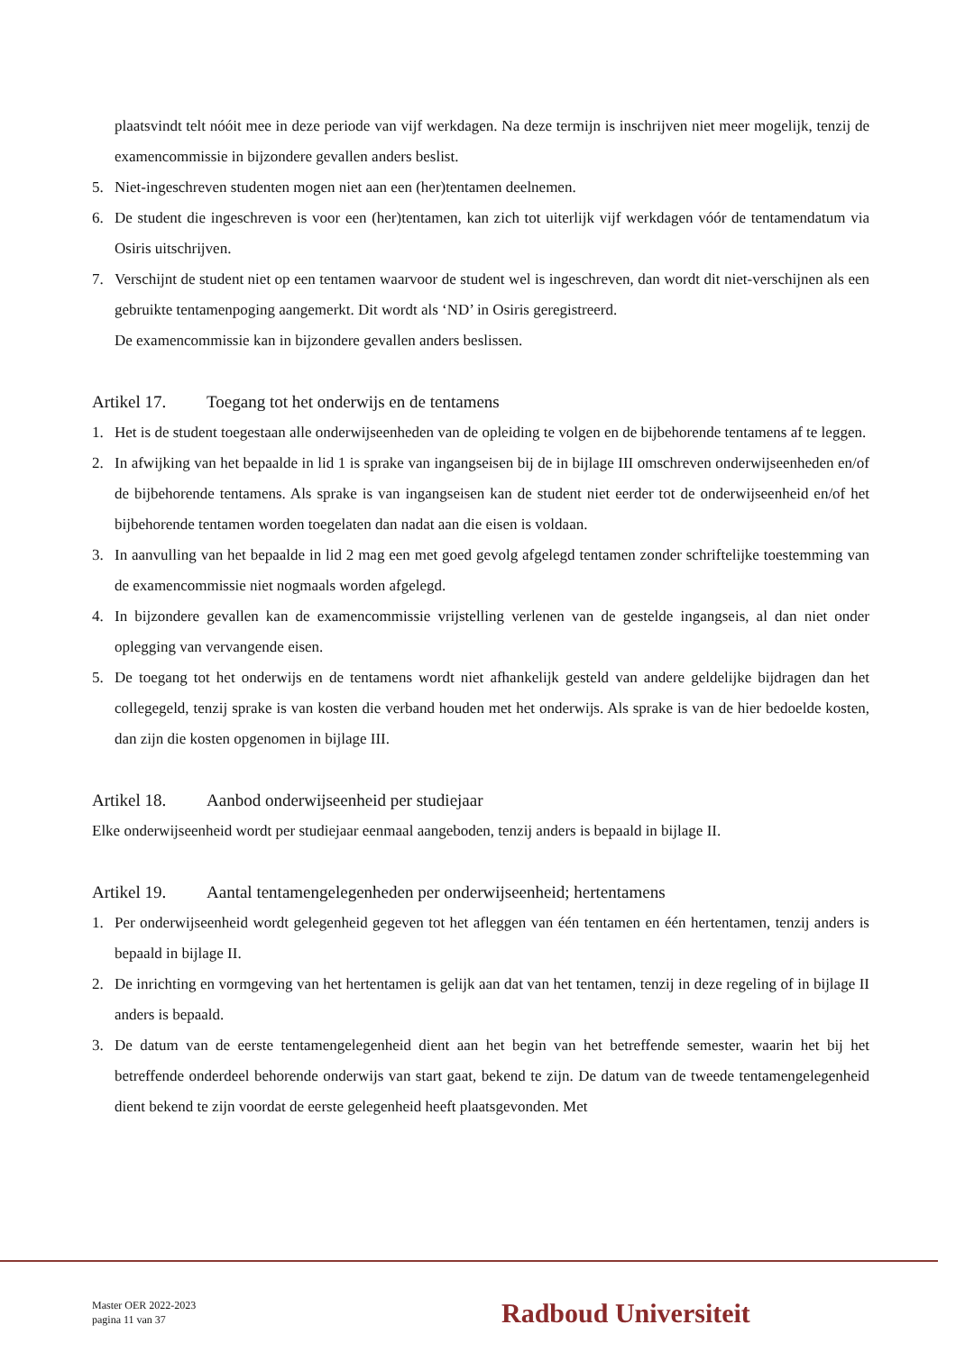plaatsvindt telt nóóit mee in deze periode van vijf werkdagen. Na deze termijn is inschrijven niet meer mogelijk, tenzij de examencommissie in bijzondere gevallen anders beslist.
5. Niet-ingeschreven studenten mogen niet aan een (her)tentamen deelnemen.
6. De student die ingeschreven is voor een (her)tentamen, kan zich tot uiterlijk vijf werkdagen vóór de tentamendatum via Osiris uitschrijven.
7. Verschijnt de student niet op een tentamen waarvoor de student wel is ingeschreven, dan wordt dit niet-verschijnen als een gebruikte tentamenpoging aangemerkt. Dit wordt als ‘ND’ in Osiris geregistreerd.
De examencommissie kan in bijzondere gevallen anders beslissen.
Artikel 17. Toegang tot het onderwijs en de tentamens
1. Het is de student toegestaan alle onderwijseenheden van de opleiding te volgen en de bijbehorende tentamens af te leggen.
2. In afwijking van het bepaalde in lid 1 is sprake van ingangseisen bij de in bijlage III omschreven onderwijseenheden en/of de bijbehorende tentamens. Als sprake is van ingangseisen kan de student niet eerder tot de onderwijseenheid en/of het bijbehorende tentamen worden toegelaten dan nadat aan die eisen is voldaan.
3. In aanvulling van het bepaalde in lid 2 mag een met goed gevolg afgelegd tentamen zonder schriftelijke toestemming van de examencommissie niet nogmaals worden afgelegd.
4. In bijzondere gevallen kan de examencommissie vrijstelling verlenen van de gestelde ingangseis, al dan niet onder oplegging van vervangende eisen.
5. De toegang tot het onderwijs en de tentamens wordt niet afhankelijk gesteld van andere geldelijke bijdragen dan het collegegeld, tenzij sprake is van kosten die verband houden met het onderwijs. Als sprake is van de hier bedoelde kosten, dan zijn die kosten opgenomen in bijlage III.
Artikel 18. Aanbod onderwijseenheid per studiejaar
Elke onderwijseenheid wordt per studiejaar eenmaal aangeboden, tenzij anders is bepaald in bijlage II.
Artikel 19. Aantal tentamengelegenheden per onderwijseenheid; hertentamens
1. Per onderwijseenheid wordt gelegenheid gegeven tot het afleggen van één tentamen en één hertentamen, tenzij anders is bepaald in bijlage II.
2. De inrichting en vormgeving van het hertentamen is gelijk aan dat van het tentamen, tenzij in deze regeling of in bijlage II anders is bepaald.
3. De datum van de eerste tentamengelegenheid dient aan het begin van het betreffende semester, waarin het bij het betreffende onderdeel behorende onderwijs van start gaat, bekend te zijn. De datum van de tweede tentamengelegenheid dient bekend te zijn voordat de eerste gelegenheid heeft plaatsgevonden. Met
Master OER 2022-2023
pagina 11 van 37
Radboud Universiteit